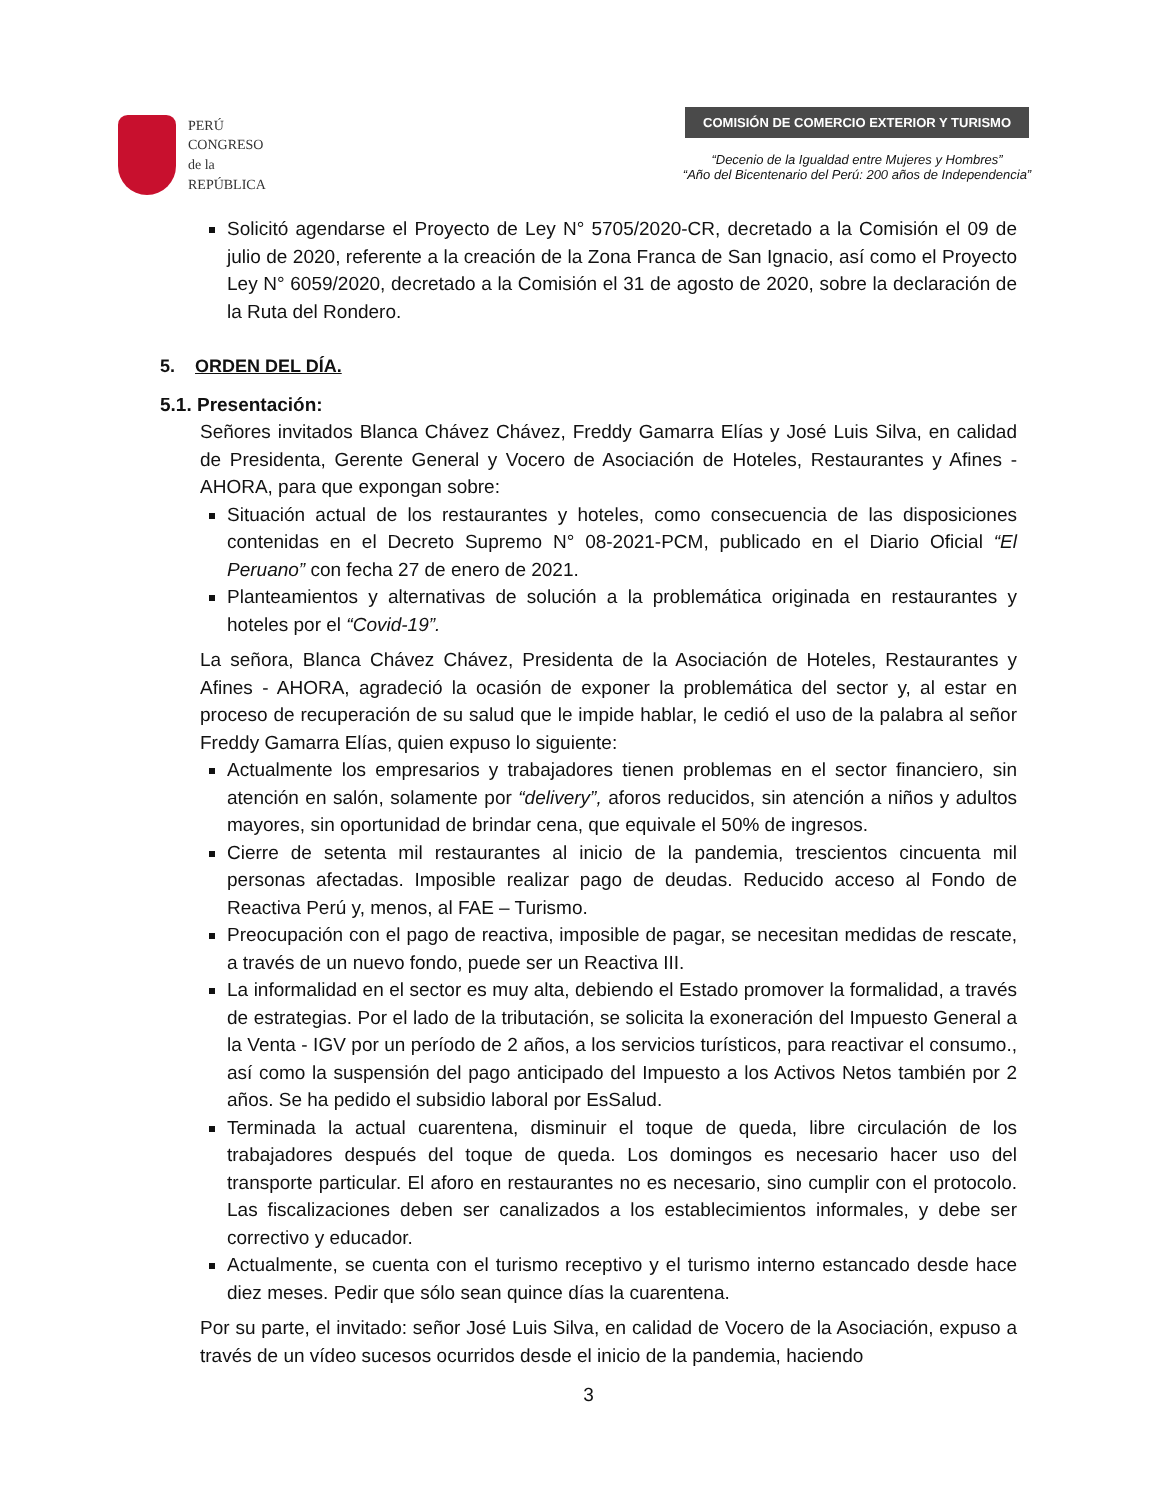PERÚ
CONGRESO
de la
REPÚBLICA
COMISIÓN DE COMERCIO EXTERIOR Y TURISMO
“Decenio de la Igualdad entre Mujeres y Hombres”
“Año del Bicentenario del Perú: 200 años de Independencia”
Solicitó agendarse el Proyecto de Ley N° 5705/2020-CR, decretado a la Comisión el 09 de julio de 2020, referente a la creación de la Zona Franca de San Ignacio, así como el Proyecto Ley N° 6059/2020, decretado a la Comisión el 31 de agosto de 2020, sobre la declaración de la Ruta del Rondero.
5. ORDEN DEL DÍA.
5.1. Presentación:
Señores invitados Blanca Chávez Chávez, Freddy Gamarra Elías y José Luis Silva, en calidad de Presidenta, Gerente General y Vocero de Asociación de Hoteles, Restaurantes y Afines - AHORA, para que expongan sobre:
Situación actual de los restaurantes y hoteles, como consecuencia de las disposiciones contenidas en el Decreto Supremo N° 08-2021-PCM, publicado en el Diario Oficial “El Peruano” con fecha 27 de enero de 2021.
Planteamientos y alternativas de solución a la problemática originada en restaurantes y hoteles por el “Covid-19”.
La señora, Blanca Chávez Chávez, Presidenta de la Asociación de Hoteles, Restaurantes y Afines - AHORA, agradeció la ocasión de exponer la problemática del sector y, al estar en proceso de recuperación de su salud que le impide hablar, le cedió el uso de la palabra al señor Freddy Gamarra Elías, quien expuso lo siguiente:
Actualmente los empresarios y trabajadores tienen problemas en el sector financiero, sin atención en salón, solamente por “delivery”, aforos reducidos, sin atención a niños y adultos mayores, sin oportunidad de brindar cena, que equivale el 50% de ingresos.
Cierre de setenta mil restaurantes al inicio de la pandemia, trescientos cincuenta mil personas afectadas. Imposible realizar pago de deudas. Reducido acceso al Fondo de Reactiva Perú y, menos, al FAE – Turismo.
Preocupación con el pago de reactiva, imposible de pagar, se necesitan medidas de rescate, a través de un nuevo fondo, puede ser un Reactiva III.
La informalidad en el sector es muy alta, debiendo el Estado promover la formalidad, a través de estrategias. Por el lado de la tributación, se solicita la exoneración del Impuesto General a la Venta - IGV por un período de 2 años, a los servicios turísticos, para reactivar el consumo., así como la suspensión del pago anticipado del Impuesto a los Activos Netos también por 2 años. Se ha pedido el subsidio laboral por EsSalud.
Terminada la actual cuarentena, disminuir el toque de queda, libre circulación de los trabajadores después del toque de queda. Los domingos es necesario hacer uso del transporte particular. El aforo en restaurantes no es necesario, sino cumplir con el protocolo. Las fiscalizaciones deben ser canalizados a los establecimientos informales, y debe ser correctivo y educador.
Actualmente, se cuenta con el turismo receptivo y el turismo interno estancado desde hace diez meses. Pedir que sólo sean quince días la cuarentena.
Por su parte, el invitado: señor José Luis Silva, en calidad de Vocero de la Asociación, expuso a través de un vídeo sucesos ocurridos desde el inicio de la pandemia, haciendo
3